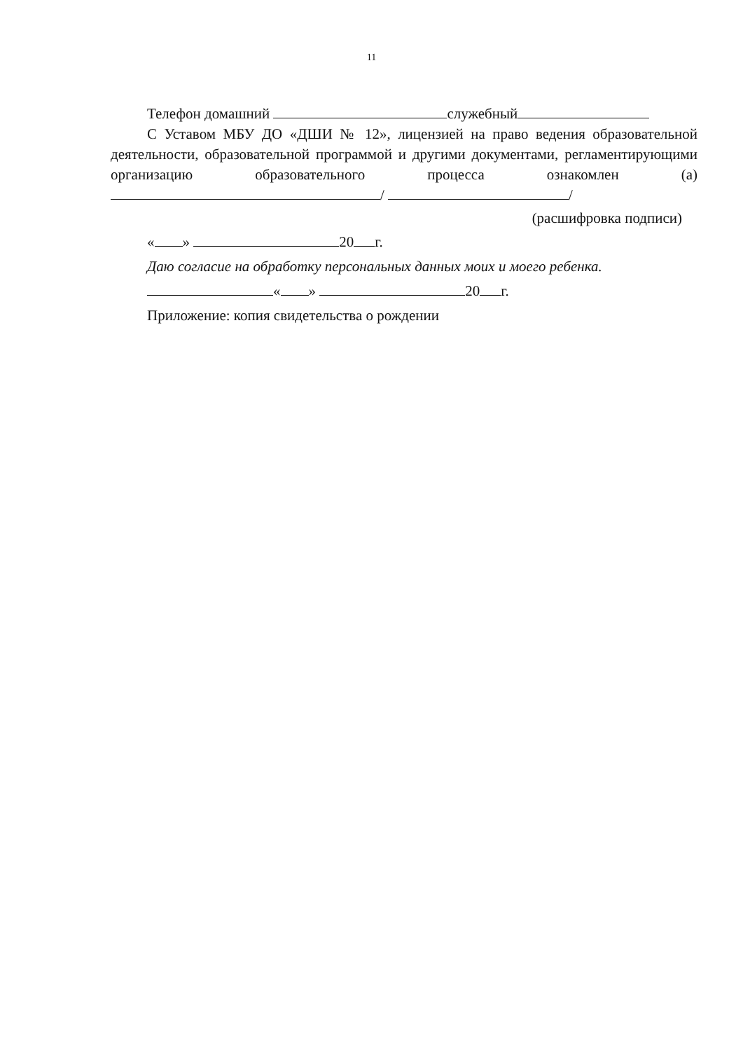11
Телефон домашний служебный
С Уставом МБУ ДО «ДШИ № 12», лицензией на право ведения образовательной деятельности, образовательной программой и другими документами, регламентирующими организацию образовательного процесса ознакомлен (а) / /
(расшифровка подписи)
« » 20 г.
Даю согласие на обработку персональных данных моих и моего ребенка.
« » 20 г.
Приложение: копия свидетельства о рождении